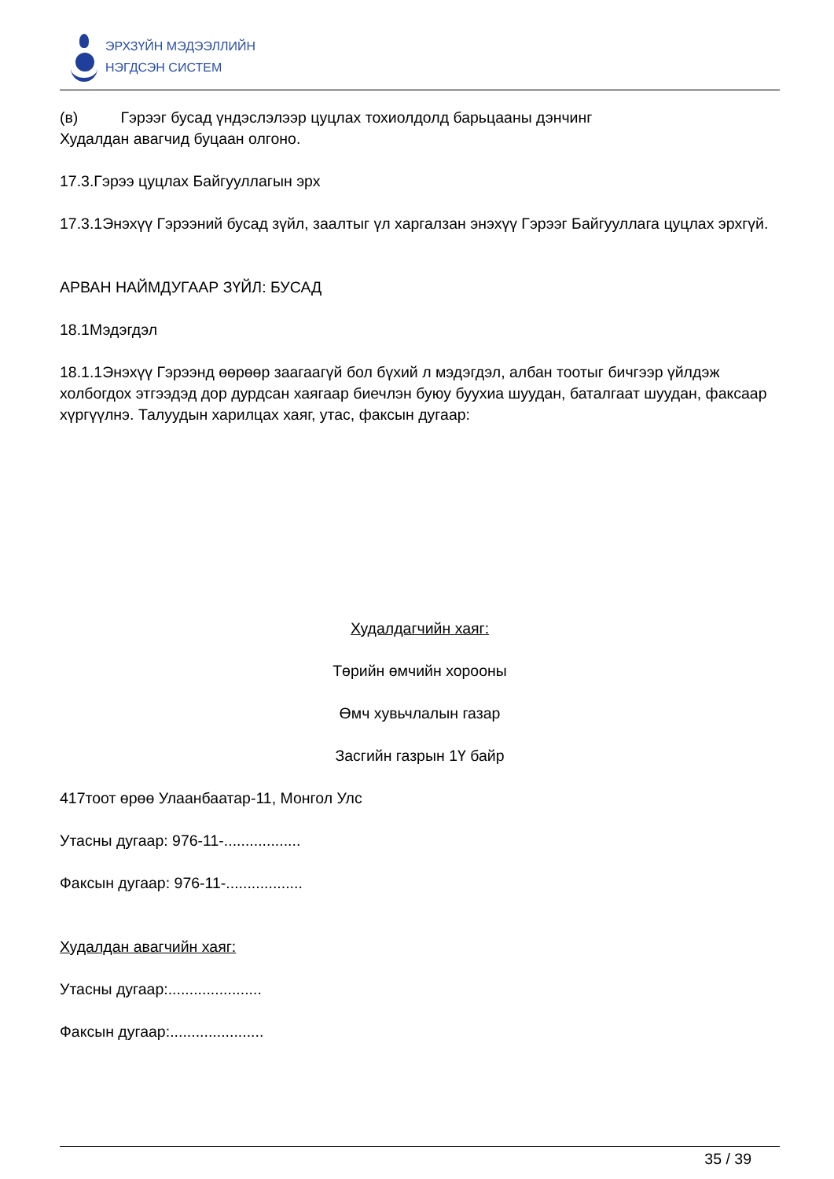ЭРХЗҮЙН МЭДЭЭЛЛИЙН
НЭГДСЭН СИСТЕМ
(в) Гэрээг бусад үндэслэлээр цуцлах тохиолдолд барьцааны дэнчинг
Худалдан авагчид буцаан олгоно.
17.3.Гэрээ цуцлах Байгууллагын эрх
17.3.1Энэхүү Гэрээний бусад зүйл, заалтыг үл харгалзан энэхүү Гэрээг Байгууллага цуцлах эрхгүй.
АРВАН НАЙМДУГААР ЗҮЙЛ: БУСАД
18.1Мэдэгдэл
18.1.1Энэхүү Гэрээнд өөрөөр заагаагүй бол бүхий л мэдэгдэл, албан тоотыг бичгээр үйлдэж холбогдох этгээдэд дор дурдсан хаягаар биечлэн буюу буухиа шуудан, баталгаат шуудан, факсаар хүргүүлнэ. Талуудын харилцах хаяг, утас, факсын дугаар:
Худалдагчийн хаяг:
Төрийн өмчийн хорооны
Өмч хувьчлалын газар
Засгийн газрын 1Ү байр
417тоот өрөө Улаанбаатар-11, Монгол Улс
Утасны дугаар: 976-11-..................
Факсын дугаар: 976-11-..................
Худалдан авагчийн хаяг:
Утасны дугаар:......................
Факсын дугаар:......................
35 / 39